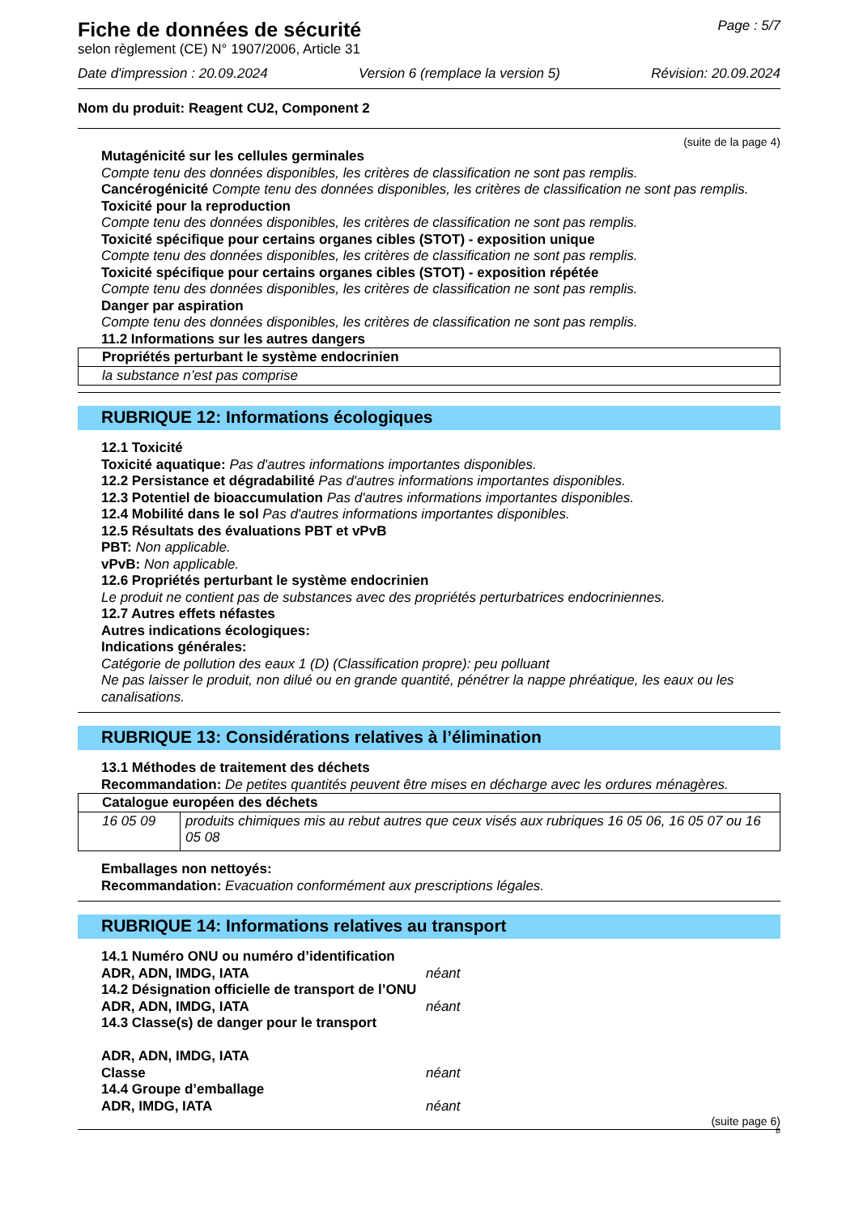Fiche de données de sécurité
selon règlement (CE) N° 1907/2006, Article 31
Page : 5/7
Date d'impression : 20.09.2024 Version 6 (remplace la version 5) Révision: 20.09.2024
Nom du produit: Reagent CU2, Component 2
(suite de la page 4)
Mutagénicité sur les cellules germinales
Compte tenu des données disponibles, les critères de classification ne sont pas remplis.
Cancérogénicité Compte tenu des données disponibles, les critères de classification ne sont pas remplis.
Toxicité pour la reproduction
Compte tenu des données disponibles, les critères de classification ne sont pas remplis.
Toxicité spécifique pour certains organes cibles (STOT) - exposition unique
Compte tenu des données disponibles, les critères de classification ne sont pas remplis.
Toxicité spécifique pour certains organes cibles (STOT) - exposition répétée
Compte tenu des données disponibles, les critères de classification ne sont pas remplis.
Danger par aspiration
Compte tenu des données disponibles, les critères de classification ne sont pas remplis.
11.2 Informations sur les autres dangers
| Propriétés perturbant le système endocrinien |
| la substance n’est pas comprise |
RUBRIQUE 12: Informations écologiques
12.1 Toxicité
Toxicité aquatique: Pas d'autres informations importantes disponibles.
12.2 Persistance et dégradabilité Pas d'autres informations importantes disponibles.
12.3 Potentiel de bioaccumulation Pas d'autres informations importantes disponibles.
12.4 Mobilité dans le sol Pas d'autres informations importantes disponibles.
12.5 Résultats des évaluations PBT et vPvB
PBT: Non applicable.
vPvB: Non applicable.
12.6 Propriétés perturbant le système endocrinien
Le produit ne contient pas de substances avec des propriétés perturbatrices endocriniennes.
12.7 Autres effets néfastes
Autres indications écologiques:
Indications générales:
Catégorie de pollution des eaux 1 (D) (Classification propre): peu polluant
Ne pas laisser le produit, non dilué ou en grande quantité, pénétrer la nappe phréatique, les eaux ou les canalisations.
RUBRIQUE 13: Considérations relatives à l’élimination
13.1 Méthodes de traitement des déchets
Recommandation: De petites quantités peuvent être mises en décharge avec les ordures ménagères.
| Catalogue européen des déchets | |
| 16 05 09 | produits chimiques mis au rebut autres que ceux visés aux rubriques 16 05 06, 16 05 07 ou 16 05 08 |
Emballages non nettoyés:
Recommandation: Evacuation conformément aux prescriptions légales.
RUBRIQUE 14: Informations relatives au transport
14.1 Numéro ONU ou numéro d’identification
ADR, ADN, IMDG, IATA néant
14.2 Désignation officielle de transport de l’ONU
ADR, ADN, IMDG, IATA néant
14.3 Classe(s) de danger pour le transport
ADR, ADN, IMDG, IATA
Classe néant
14.4 Groupe d’emballage
ADR, IMDG, IATA néant
(suite page 6)
B